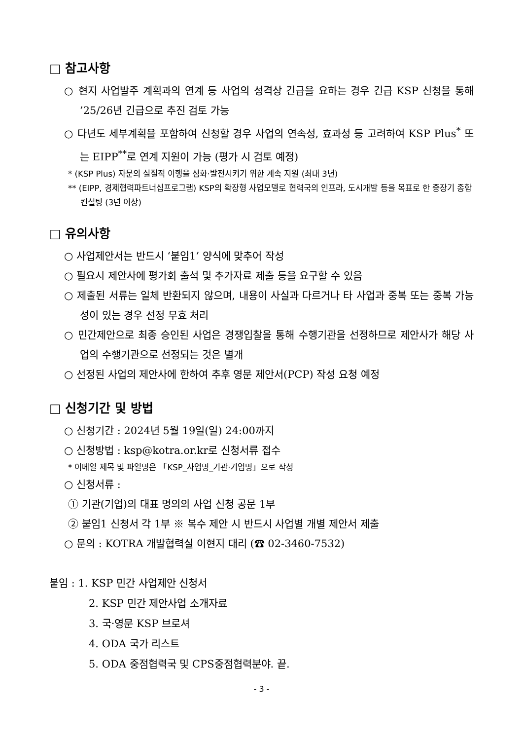□ 참고사항
○ 현지 사업발주 계획과의 연계 등 사업의 성격상 긴급을 요하는 경우 긴급 KSP 신청을 통해 ’25/26년 긴급으로 추진 검토 가능
○ 다년도 세부계획을 포함하여 신청할 경우 사업의 연속성, 효과성 등 고려하여 KSP Plus<sup>*</sup> 또는 EIPP<sup>**</sup>로 연계 지원이 가능 (평가 시 검토 예정)
* (KSP Plus) 자문의 실질적 이행을 심화·발전시키기 위한 계속 지원 (최대 3년)
** (EIPP, 경제협력파트너십프로그램) KSP의 확장형 사업모델로 협력국의 인프라, 도시개발 등을 목표로 한 중장기 종합 컨설팅 (3년 이상)
□ 유의사항
○ 사업제안서는 반드시 ‘붙임1’ 양식에 맞추어 작성
○ 필요시 제안사에 평가회 출석 및 추가자료 제출 등을 요구할 수 있음
○ 제출된 서류는 일체 반환되지 않으며, 내용이 사실과 다르거나 타 사업과 중복 또는 중복 가능성이 있는 경우 선정 무효 처리
○ 민간제안으로 최종 승인된 사업은 경쟁입찰을 통해 수행기관을 선정하므로 제안사가 해당 사업의 수행기관으로 선정되는 것은 별개
○ 선정된 사업의 제안사에 한하여 추후 영문 제안서(PCP) 작성 요청 예정
□ 신청기간 및 방법
○ 신청기간 : 2024년 5월 19일(일) 24:00까지
○ 신청방법 : ksp@kotra.or.kr로 신청서류 접수
* 이메일 제목 및 파일명은 「KSP_사업명_기관·기업명」으로 작성
○ 신청서류 :
① 기관(기업)의 대표 명의의 사업 신청 공문 1부
② 붙임1 신청서 각 1부 ※ 복수 제안 시 반드시 사업별 개별 제안서 제출
○ 문의 : KOTRA 개발협력실 이현지 대리 (☎ 02-3460-7532)
붙임 : 1. KSP 민간 사업제안 신청서
2. KSP 민간 제안사업 소개자료
3. 국·영문 KSP 브로셔
4. ODA 국가 리스트
5. ODA 중점협력국 및 CPS중점협력분야. 끝.
- 3 -